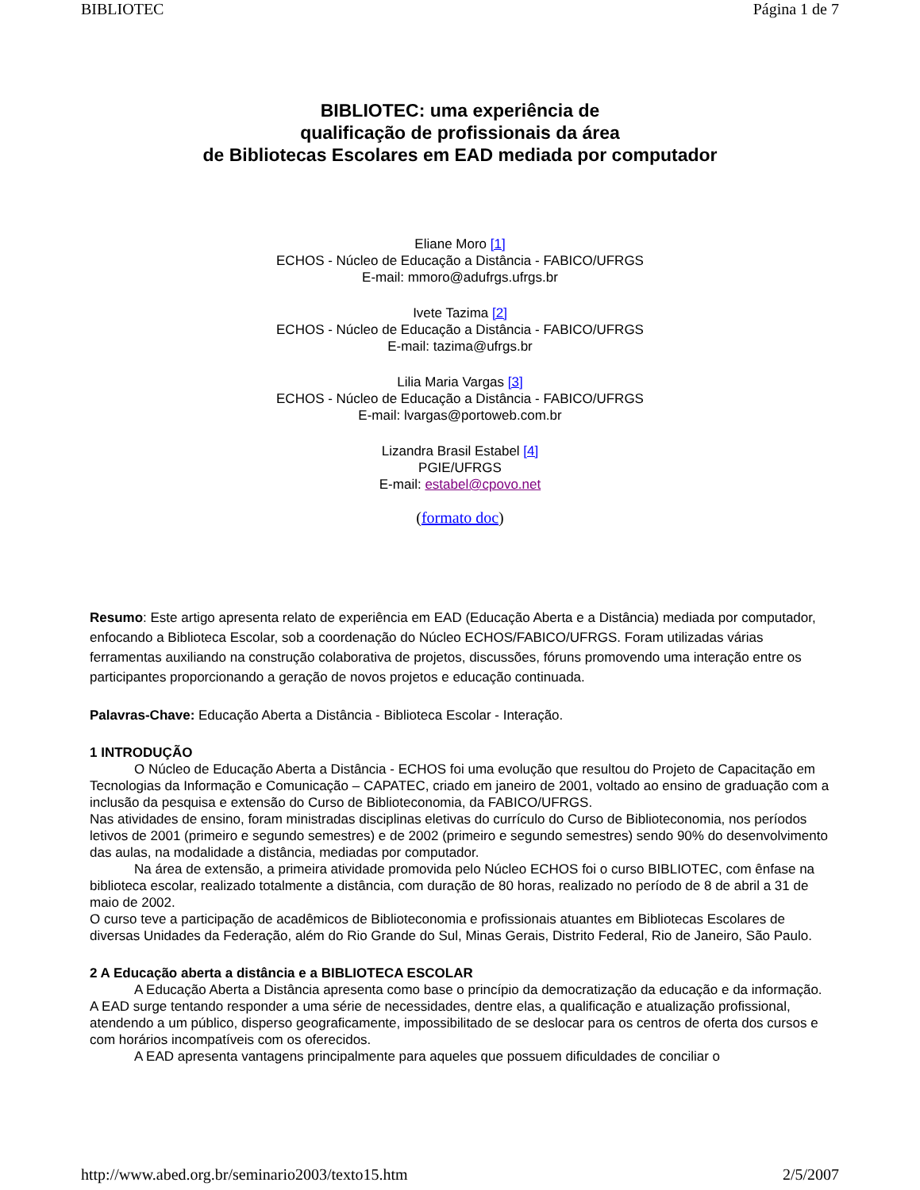BIBLIOTEC Página 1 de 7
BIBLIOTEC: uma experiência de
qualificação de profissionais da área
de Bibliotecas Escolares em EAD mediada por computador
Eliane Moro [1]
ECHOS - Núcleo de Educação a Distância - FABICO/UFRGS
E-mail: mmoro@adufrgs.ufrgs.br
Ivete Tazima [2]
ECHOS - Núcleo de Educação a Distância - FABICO/UFRGS
E-mail: tazima@ufrgs.br
Lilia Maria Vargas [3]
ECHOS - Núcleo de Educação a Distância - FABICO/UFRGS
E-mail: lvargas@portoweb.com.br
Lizandra Brasil Estabel [4]
PGIE/UFRGS
E-mail: estabel@cpovo.net
(formato doc)
Resumo: Este artigo apresenta relato de experiência em EAD (Educação Aberta e a Distância) mediada por computador, enfocando a Biblioteca Escolar, sob a coordenação do Núcleo ECHOS/FABICO/UFRGS. Foram utilizadas várias ferramentas auxiliando na construção colaborativa de projetos, discussões, fóruns promovendo uma interação entre os participantes proporcionando a geração de novos projetos e educação continuada.
Palavras-Chave: Educação Aberta a Distância - Biblioteca Escolar - Interação.
1 INTRODUÇÃO
O Núcleo de Educação Aberta a Distância - ECHOS foi uma evolução que resultou do Projeto de Capacitação em Tecnologias da Informação e Comunicação – CAPATEC, criado em janeiro de 2001, voltado ao ensino de graduação com a inclusão da pesquisa e extensão do Curso de Biblioteconomia, da FABICO/UFRGS.
Nas atividades de ensino, foram ministradas disciplinas eletivas do currículo do Curso de Biblioteconomia, nos períodos letivos de 2001 (primeiro e segundo semestres) e de 2002 (primeiro e segundo semestres) sendo 90% do desenvolvimento das aulas, na modalidade a distância, mediadas por computador.
Na área de extensão, a primeira atividade promovida pelo Núcleo ECHOS foi o curso BIBLIOTEC, com ênfase na biblioteca escolar, realizado totalmente a distância, com duração de 80 horas, realizado no período de 8 de abril a 31 de maio de 2002.
O curso teve a participação de acadêmicos de Biblioteconomia e profissionais atuantes em Bibliotecas Escolares de diversas Unidades da Federação, além do Rio Grande do Sul, Minas Gerais, Distrito Federal, Rio de Janeiro, São Paulo.
2 A Educação aberta a distância e a BIBLIOTECA ESCOLAR
A Educação Aberta a Distância apresenta como base o princípio da democratização da educação e da informação. A EAD surge tentando responder a uma série de necessidades, dentre elas, a qualificação e atualização profissional, atendendo a um público, disperso geograficamente, impossibilitado de se deslocar para os centros de oferta dos cursos e com horários incompatíveis com os oferecidos.
A EAD apresenta vantagens principalmente para aqueles que possuem dificuldades de conciliar o
http://www.abed.org.br/seminario2003/texto15.htm 2/5/2007